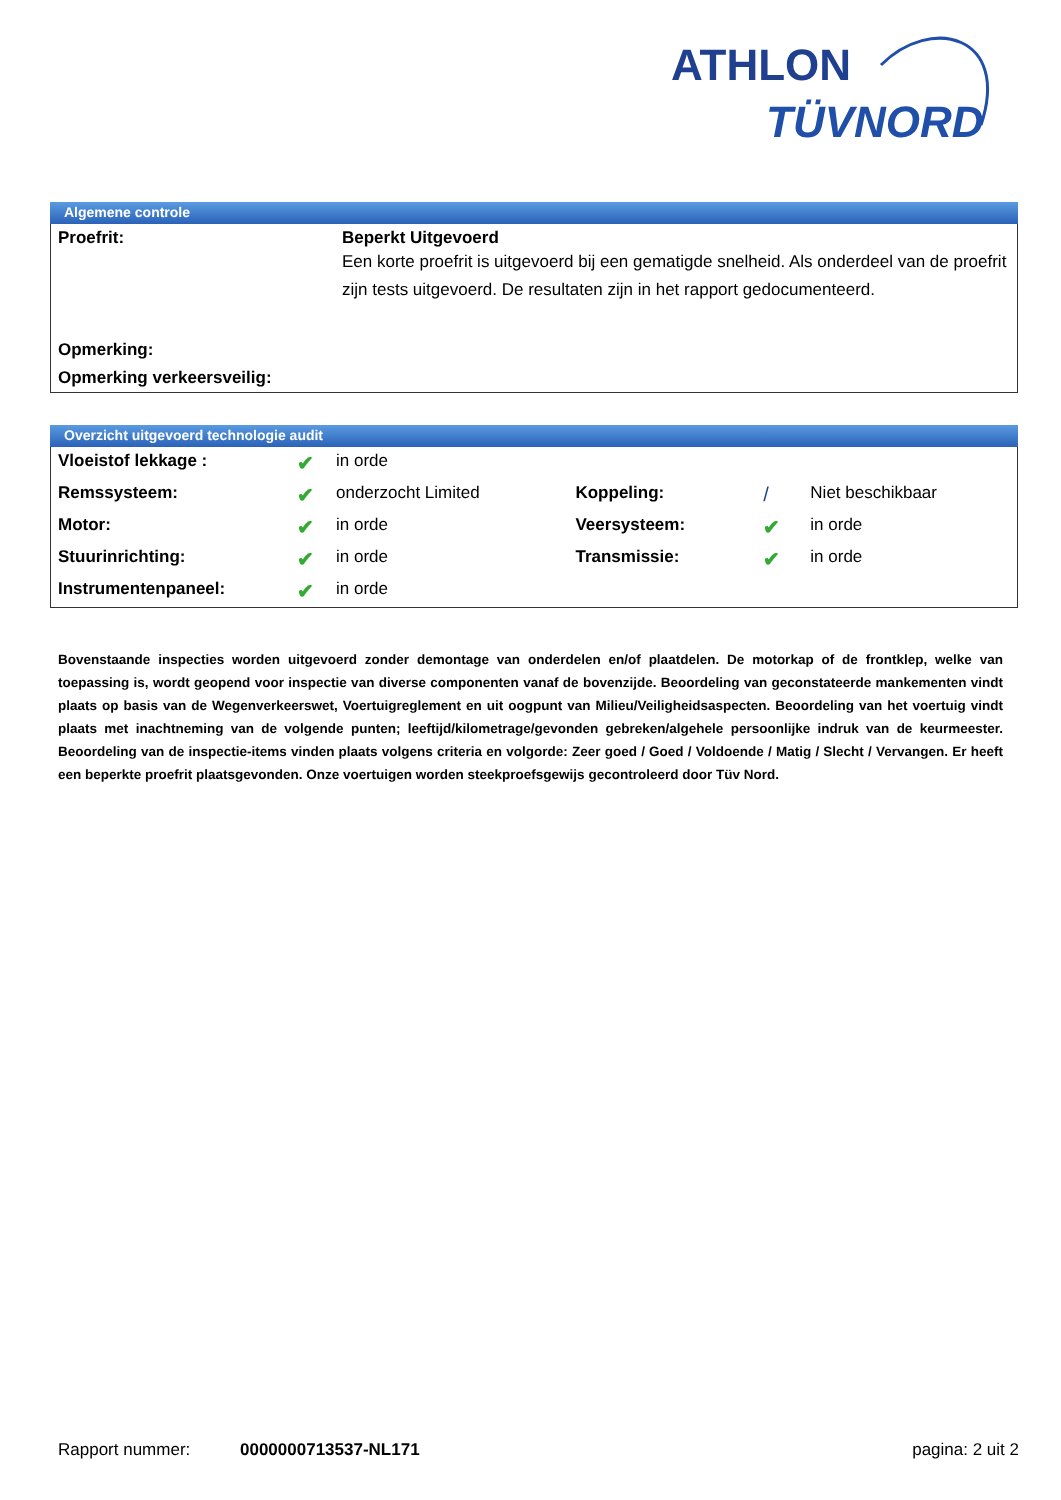ATHLON
TÜVNORD
Algemene controle
| Proefrit: | Beperkt Uitgevoerd Een korte proefrit is uitgevoerd bij een gematigde snelheid. Als onderdeel van de proefrit zijn tests uitgevoerd. De resultaten zijn in het rapport gedocumenteerd. |
| Opmerking: | |
| Opmerking verkeersveilig: | |
Overzicht uitgevoerd technologie audit
| Vloeistof lekkage : | ✔ | in orde | | | |
| Remssysteem: | ✔ | onderzocht Limited | Koppeling: | / | Niet beschikbaar |
| Motor: | ✔ | in orde | Veersysteem: | ✔ | in orde |
| Stuurinrichting: | ✔ | in orde | Transmissie: | ✔ | in orde |
| Instrumentenpaneel: | ✔ | in orde | | | |
Bovenstaande inspecties worden uitgevoerd zonder demontage van onderdelen en/of plaatdelen. De motorkap of de frontklep, welke van toepassing is, wordt geopend voor inspectie van diverse componenten vanaf de bovenzijde. Beoordeling van geconstateerde mankementen vindt plaats op basis van de Wegenverkeerswet, Voertuigreglement en uit oogpunt van Milieu/Veiligheidsaspecten. Beoordeling van het voertuig vindt plaats met inachtneming van de volgende punten; leeftijd/kilometrage/gevonden gebreken/algehele persoonlijke indruk van de keurmeester. Beoordeling van de inspectie-items vinden plaats volgens criteria en volgorde: Zeer goed / Goed / Voldoende / Matig / Slecht / Vervangen. Er heeft een beperkte proefrit plaatsgevonden. Onze voertuigen worden steekproefsgewijs gecontroleerd door Tüv Nord.
Rapport nummer: 0000000713537-NL171 pagina: 2 uit 2